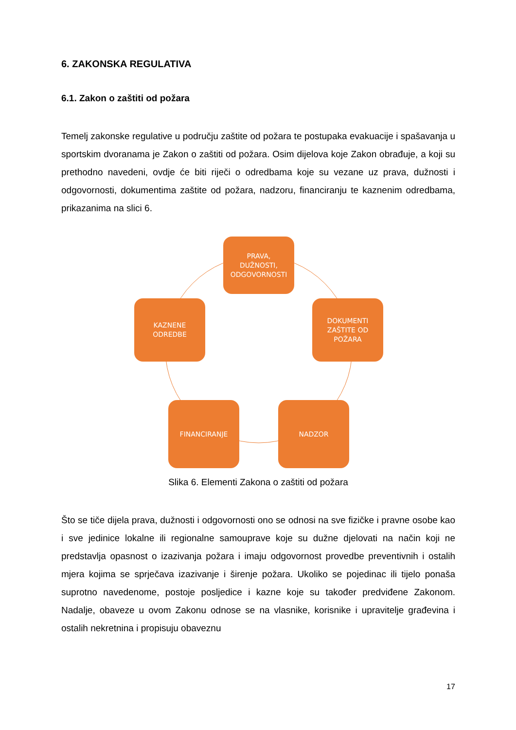6. ZAKONSKA REGULATIVA
6.1. Zakon o zaštiti od požara
Temelj zakonske regulative u području zaštite od požara te postupaka evakuacije i spašavanja u sportskim dvoranama je Zakon o zaštiti od požara. Osim dijelova koje Zakon obrađuje, a koji su prethodno navedeni, ovdje će biti riječi o odredbama koje su vezane uz prava, dužnosti i odgovornosti, dokumentima zaštite od požara, nadzoru, financiranju te kaznenim odredbama, prikazanima na slici 6.
PRAVA,
DUŽNOSTI,
ODGOVORNOSTI
KAZNENE
ODREDBE
DOKUMENTI
ZAŠTITE OD
POŽARA
FINANCIRANJE NADZOR
Slika 6. Elementi Zakona o zaštiti od požara
Što se tiče dijela prava, dužnosti i odgovornosti ono se odnosi na sve fizičke i pravne osobe kao i sve jedinice lokalne ili regionalne samouprave koje su dužne djelovati na način koji ne predstavlja opasnost o izazivanja požara i imaju odgovornost provedbe preventivnih i ostalih mjera kojima se sprječava izazivanje i širenje požara. Ukoliko se pojedinac ili tijelo ponaša suprotno navedenome, postoje posljedice i kazne koje su također predviđene Zakonom. Nadalje, obaveze u ovom Zakonu odnose se na vlasnike, korisnike i upravitelje građevina i ostalih nekretnina i propisuju obaveznu
17